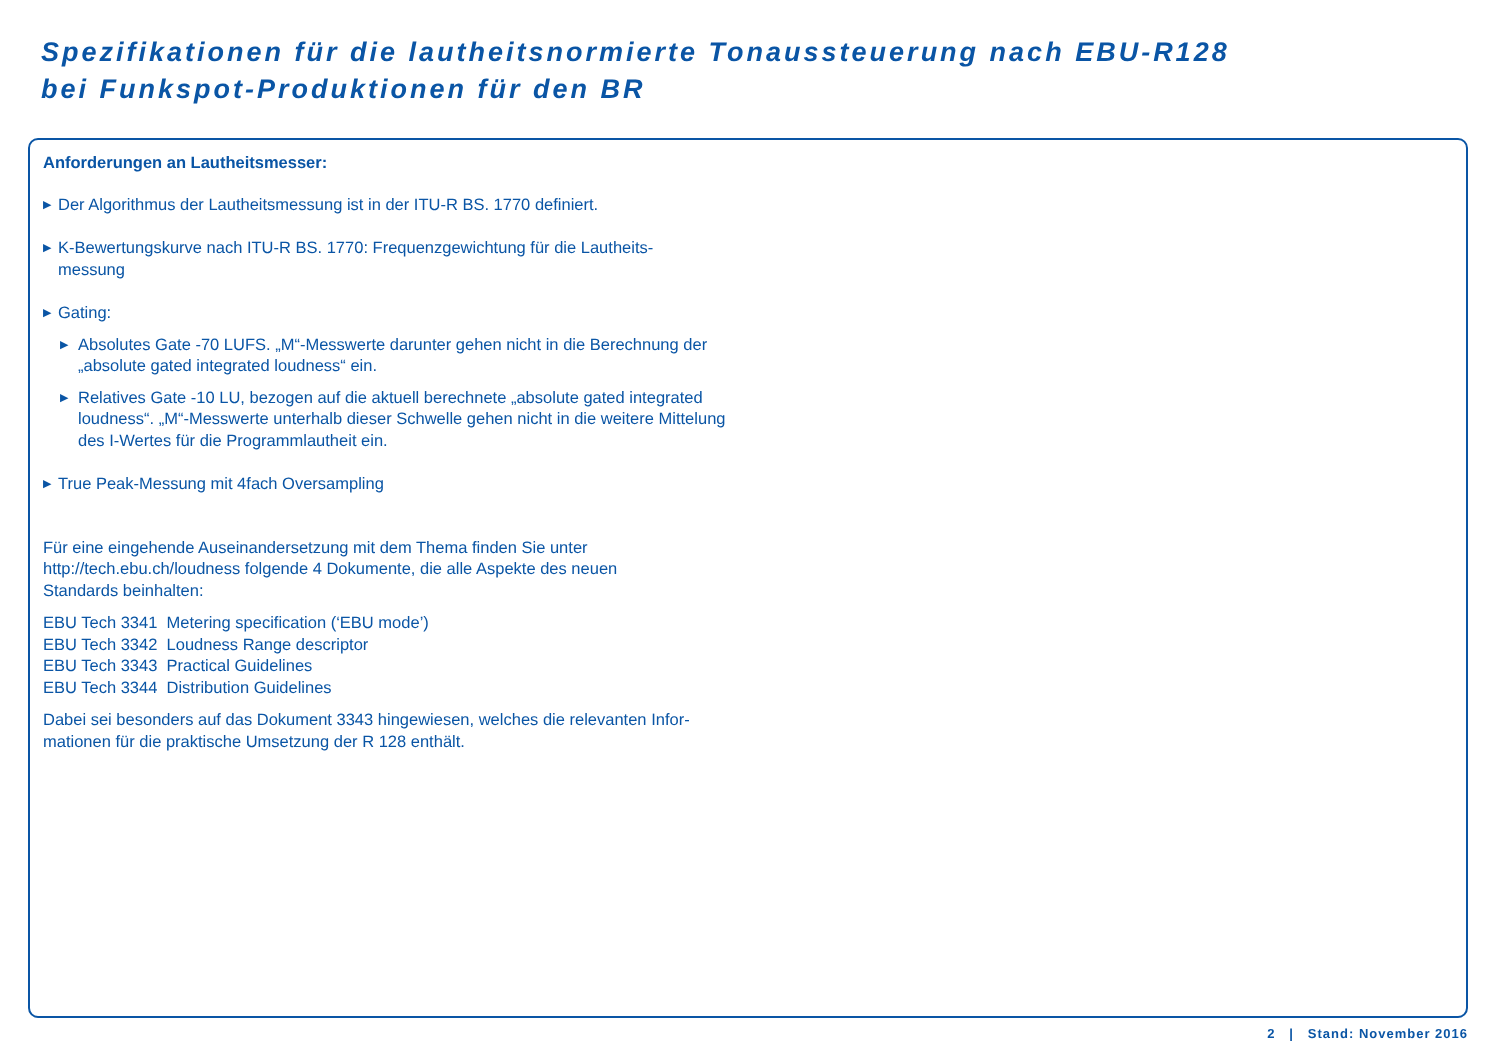Spezifikationen für die lautheitsnormierte Tonaussteuerung nach EBU-R128
bei Funkspot-Produktionen für den BR
Anforderungen an Lautheitsmesser:
▶ Der Algorithmus der Lautheitsmessung ist in der ITU-R BS. 1770 definiert.
▶ K-Bewertungskurve nach ITU-R BS. 1770: Frequenzgewichtung für die Lautheits-
messung
▶ Gating:
▶ Absolutes Gate -70 LUFS. „M“-Messwerte darunter gehen nicht in die Berechnung der „absolute gated integrated loudness“ ein.
▶ Relatives Gate -10 LU, bezogen auf die aktuell berechnete „absolute gated integrated loudness“. „M“-Messwerte unterhalb dieser Schwelle gehen nicht in die weitere Mittelung des I-Wertes für die Programmlautheit ein.
▶ True Peak-Messung mit 4fach Oversampling
Für eine eingehende Auseinandersetzung mit dem Thema finden Sie unter
http://tech.ebu.ch/loudness folgende 4 Dokumente, die alle Aspekte des neuen
Standards beinhalten:
EBU Tech 3341 Metering specification (‘EBU mode’)
EBU Tech 3342 Loudness Range descriptor
EBU Tech 3343 Practical Guidelines
EBU Tech 3344 Distribution Guidelines
Dabei sei besonders auf das Dokument 3343 hingewiesen, welches die relevanten Infor-
mationen für die praktische Umsetzung der R 128 enthält.
2 | Stand: November 2016